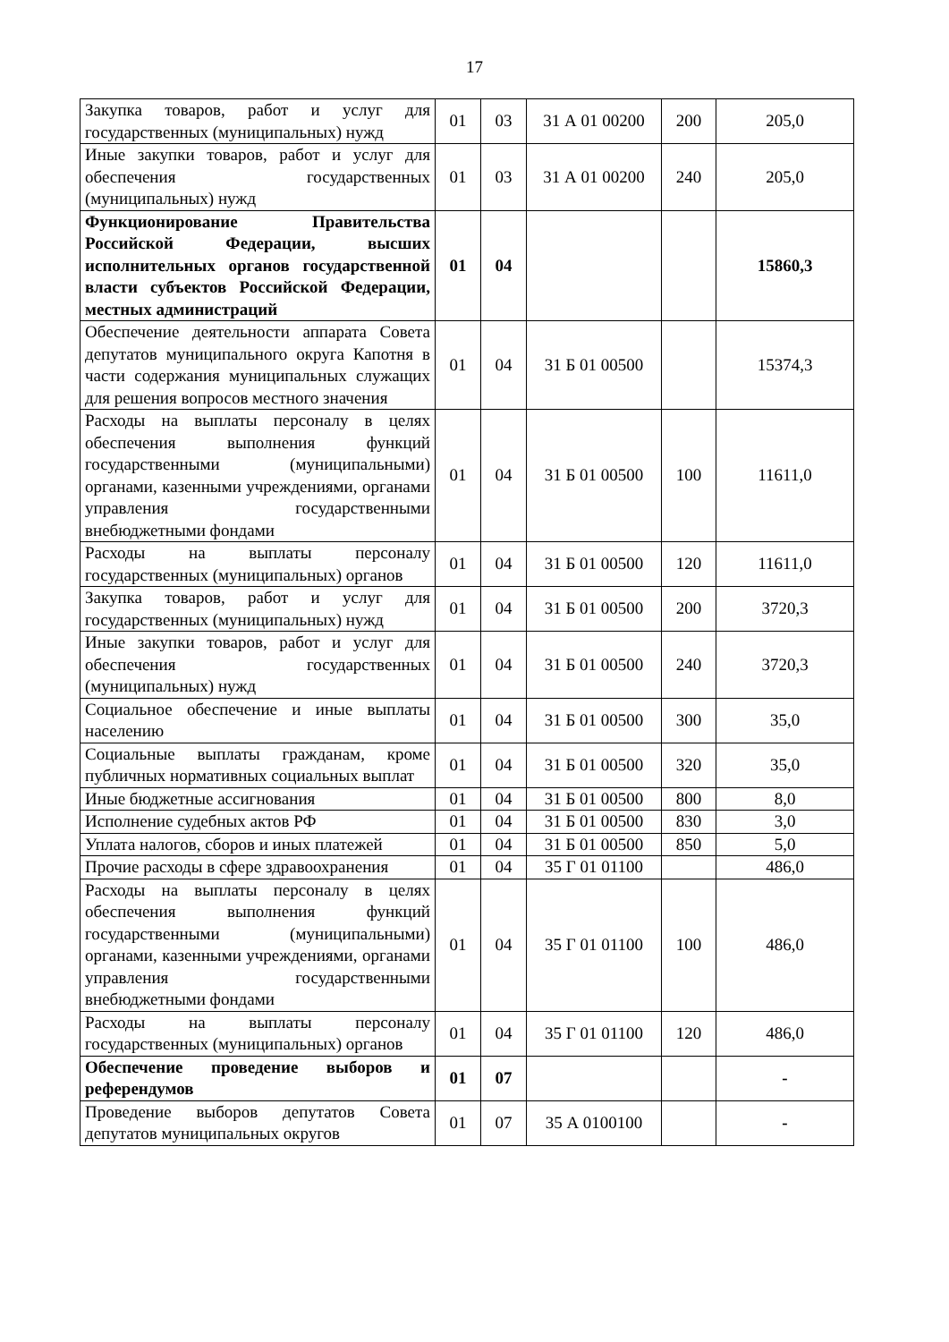17
| Закупка товаров, работ и услуг для государственных (муниципальных) нужд | 01 | 03 | 31 А 01 00200 | 200 | 205,0 |
| Иные закупки товаров, работ и услуг для обеспечения государственных (муниципальных) нужд | 01 | 03 | 31 А 01 00200 | 240 | 205,0 |
| Функционирование Правительства Российской Федерации, высших исполнительных органов государственной власти субъектов Российской Федерации, местных администраций | 01 | 04 | | | 15860,3 |
| Обеспечение деятельности аппарата Совета депутатов муниципального округа Капотня в части содержания муниципальных служащих для решения вопросов местного значения | 01 | 04 | 31 Б 01 00500 | | 15374,3 |
| Расходы на выплаты персоналу в целях обеспечения выполнения функций государственными (муниципальными) органами, казенными учреждениями, органами управления государственными внебюджетными фондами | 01 | 04 | 31 Б 01 00500 | 100 | 11611,0 |
| Расходы на выплаты персоналу государственных (муниципальных) органов | 01 | 04 | 31 Б 01 00500 | 120 | 11611,0 |
| Закупка товаров, работ и услуг для государственных (муниципальных) нужд | 01 | 04 | 31 Б 01 00500 | 200 | 3720,3 |
| Иные закупки товаров, работ и услуг для обеспечения государственных (муниципальных) нужд | 01 | 04 | 31 Б 01 00500 | 240 | 3720,3 |
| Социальное обеспечение и иные выплаты населению | 01 | 04 | 31 Б 01 00500 | 300 | 35,0 |
| Социальные выплаты гражданам, кроме публичных нормативных социальных выплат | 01 | 04 | 31 Б 01 00500 | 320 | 35,0 |
| Иные бюджетные ассигнования | 01 | 04 | 31 Б 01 00500 | 800 | 8,0 |
| Исполнение судебных актов РФ | 01 | 04 | 31 Б 01 00500 | 830 | 3,0 |
| Уплата налогов, сборов и иных платежей | 01 | 04 | 31 Б 01 00500 | 850 | 5,0 |
| Прочие расходы в сфере здравоохранения | 01 | 04 | 35 Г 01 01100 | | 486,0 |
| Расходы на выплаты персоналу в целях обеспечения выполнения функций государственными (муниципальными) органами, казенными учреждениями, органами управления государственными внебюджетными фондами | 01 | 04 | 35 Г 01 01100 | 100 | 486,0 |
| Расходы на выплаты персоналу государственных (муниципальных) органов | 01 | 04 | 35 Г 01 01100 | 120 | 486,0 |
| Обеспечение проведение выборов и референдумов | 01 | 07 | | | - |
| Проведение выборов депутатов Совета депутатов муниципальных округов | 01 | 07 | 35 А 0100100 | | - |